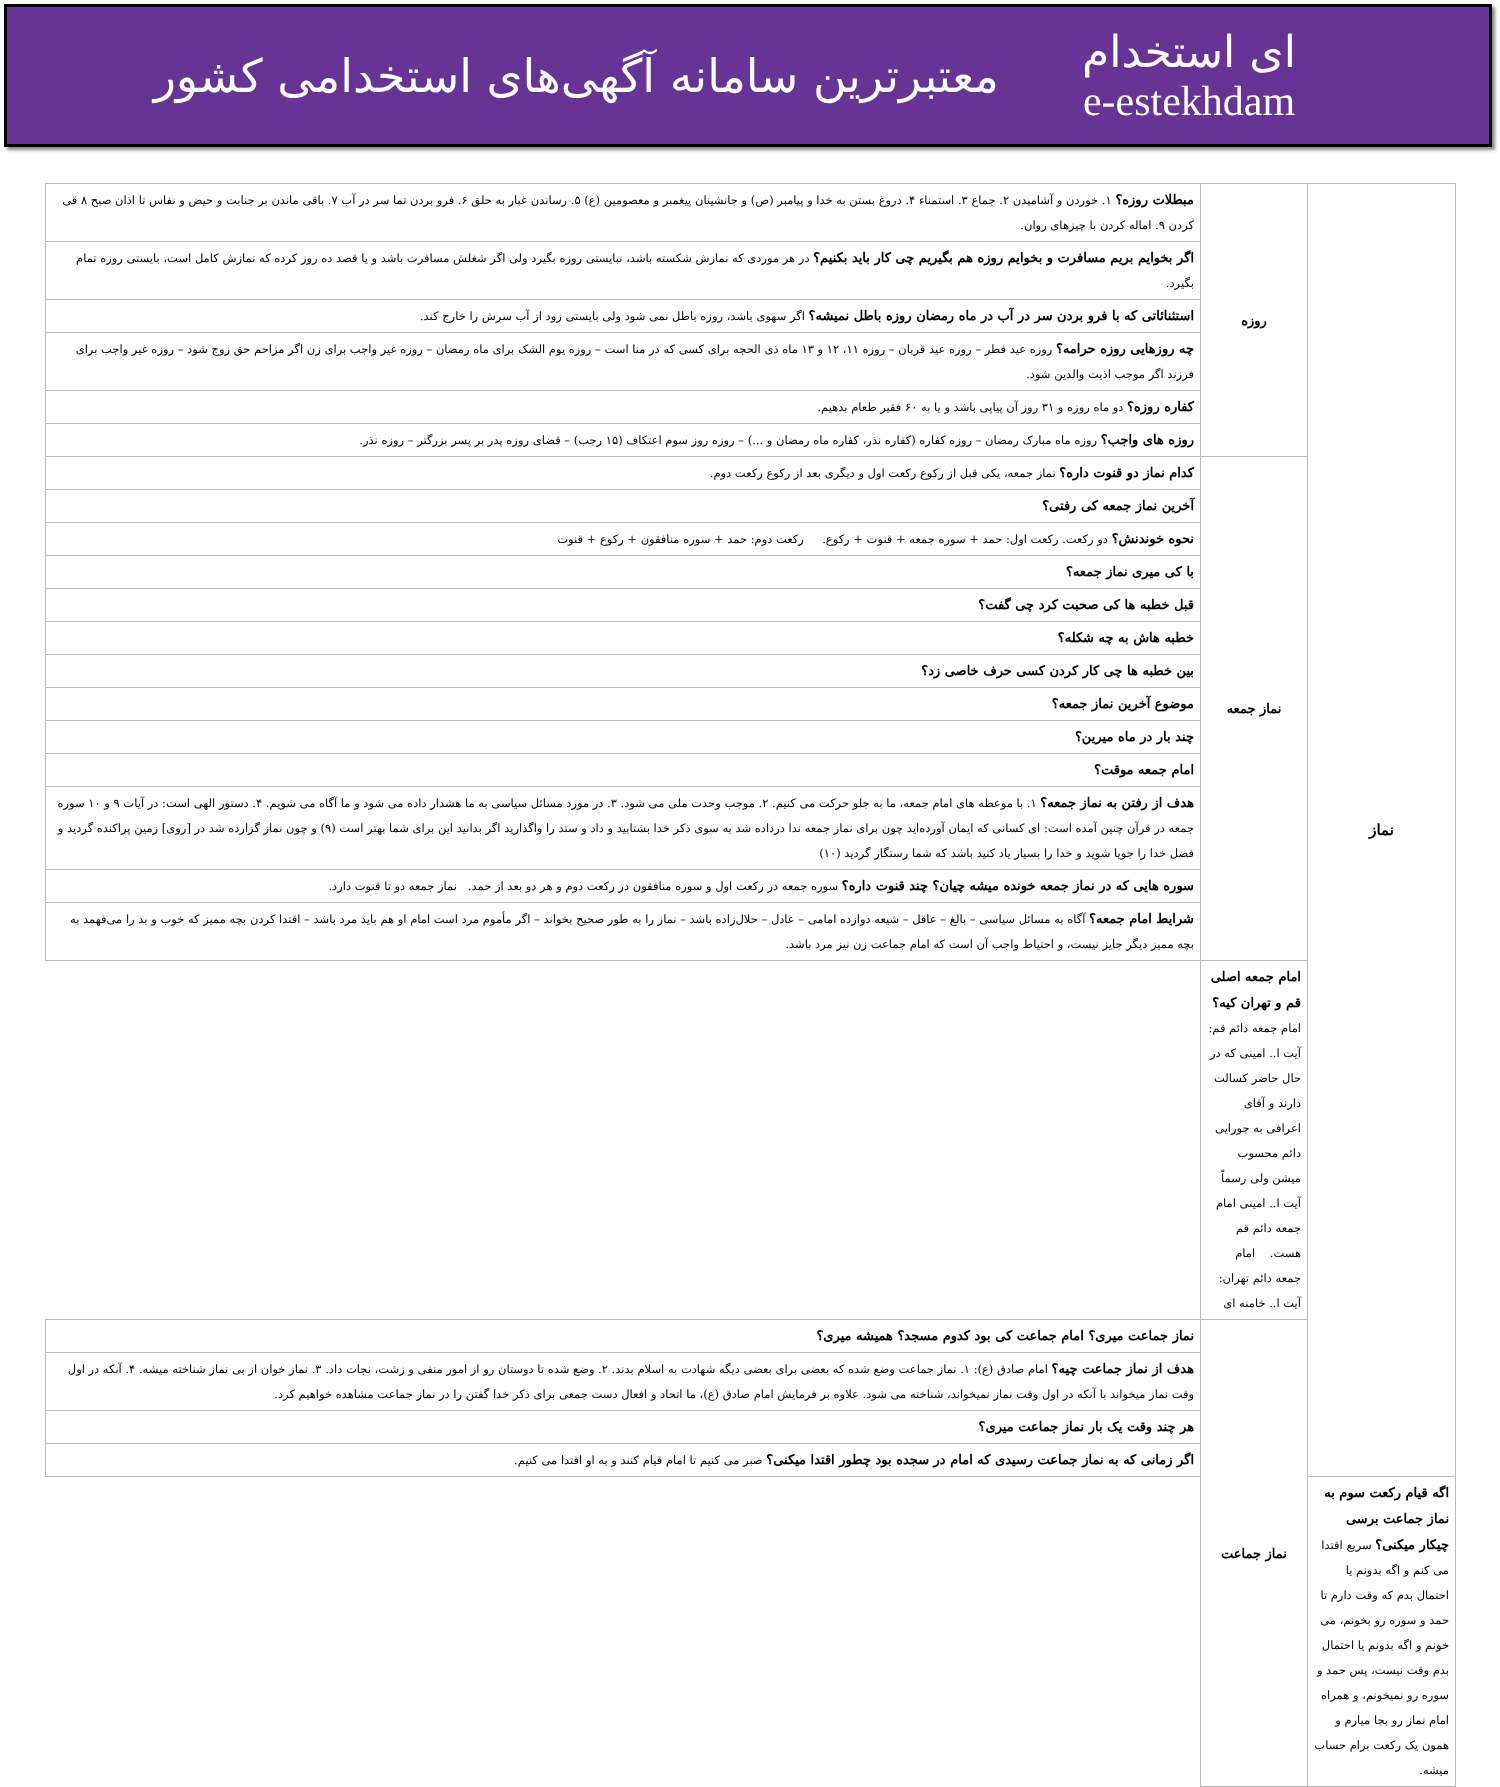ای استخدام
e-estekhdam
معتبرترین سامانه آگهی‌های استخدامی کشور
| نماز | روزه | مبطلات روزه؟ ۱. خوردن و آشامیدن ۲. جماع ۳. استمناء ۴. دروغ بستن به خدا و پیامبر (ص) و جانشینان پیغمبر و معصومین (ع) ۵. رساندن غبار به حلق ۶. فرو بردن تما سر در آب ۷. باقی ماندن بر جنابت و حیض و نفاس تا اذان صبح ۸ قی کردن ۹. اماله کردن با چیزهای روان. |
| | | اگر بخوایم بریم مسافرت و بخوایم روزه هم بگیریم چی کار باید بکنیم؟ در هر موردی که نمازش شکسته باشد، نبایستی روزه بگیرد ولی اگر شغلش مسافرت باشد و یا قصد ده روز کرده که نمازش کامل است، بایستی روزه تمام بگیرد. |
| | | استثنائاتی که با فرو بردن سر در آب در ماه رمضان روزه باطل نمیشه؟ اگر سهوی باشد، روزه باطل نمی شود ولی بایستی زود از آب سرش را خارج کند. |
| | | چه روزهایی روزه حرامه؟ روزه عید فطر – روزه عید قربان – روزه ۱۱، ۱۲ و ۱۳ ماه ذی الحجه برای کسی که در منا است – روزه یوم الشک برای ماه رمضان – روزه غیر واجب برای زن اگر مزاحم حق زوج شود – روزه غیر واجب برای فرزند اگر موجب اذیت والدین شود. |
| | | کفاره روزه؟ دو ماه روزه و ۳۱ روز آن پیاپی باشد و یا به ۶۰ فقیر طعام بدهیم. |
| | | روزه های واجب؟ روزه ماه مبارک رمضان – روزه کفاره (کفاره نذر، کفاره ماه رمضان و ...) – روزه روز سوم اعتکاف (۱۵ رجب) – قضای روزه پدر بر پسر بزرگتر – روزه نذر. |
| | نماز جمعه | کدام نماز دو قنوت داره؟ نماز جمعه، یکی قبل از رکوع رکعت اول و دیگری بعد از رکوع رکعت دوم. |
| | | آخرین نماز جمعه کی رفتی؟ |
| | | نحوه خوندنش؟ دو رکعت. رکعت اول: حمد + سوره جمعه + قنوت + رکوع. رکعت دوم: حمد + سوره منافقون + رکوع + قنوت |
| | | با کی میری نماز جمعه؟ |
| | | قبل خطبه ها کی صحبت کرد چی گفت؟ |
| | | خطبه هاش به چه شکله؟ |
| | | بین خطبه ها چی کار کردن کسی حرف خاصی زد؟ |
| | | موضوع آخرین نماز جمعه؟ |
| | | چند بار در ماه میرین؟ |
| | | امام جمعه موقت؟ |
| | | هدف از رفتن به نماز جمعه؟ ۱. با موعظه های امام جمعه، ما به جلو حرکت می کنیم. ۲. موجب وحدت ملی می شود. ۳. در مورد مسائل سیاسی به ما هشدار داده می شود و ما آگاه می شویم. ۴. دستور الهی است: در آیات ۹ و ۱۰ سوره جمعه در قرآن چنین آمده است: ای کسانی که ایمان آورده‌اید چون برای نماز جمعه ندا درداده شد به سوی ذکر خدا بشتابید و داد و ستد را واگذارید اگر بدانید این برای شما بهتر است (۹) و چون نماز گزارده شد در [روی] زمین پراکنده گردید و فضل خدا را جویا شوید و خدا را بسیار یاد کنید باشد که شما رستگار گردید (۱۰) |
| | | سوره هایی که در نماز جمعه خونده میشه چیان؟ چند قنوت داره؟ سوره جمعه در رکعت اول و سوره منافقون در رکعت دوم و هر دو بعد از حمد. نماز جمعه دو تا قنوت دارد. |
| | | شرایط امام جمعه؟ آگاه به مسائل سیاسی – بالغ – عاقل – شیعه دوازده امامی – عادل – حلال‌زاده باشد – نماز را به طور صحیح بخواند – اگر مأموم مرد است امام او هم باید مرد باشد – اقتدا کردن بچه ممیز که خوب و بد را می‌فهمد به بچه ممیز دیگر جایز نیست، و احتیاط واجب آن است که امام جماعت زن نیز مرد باشد. |
| | امام جمعه اصلی قم و تهران کیه؟ امام جمعه دائم قم: آیت ا.. امینی که در حال حاضر کسالت دارند و آقای اعرافی به جورایی دائم محسوب میشن ولی رسماً آیت ا.. امینی امام جمعه دائم قم هست. امام جمعه دائم تهران: آیت ا.. خامنه ای | |
| | نماز جماعت | نماز جماعت میری؟ امام جماعت کی بود کدوم مسجد؟ همیشه میری؟ |
| | | هدف از نماز جماعت چیه؟ امام صادق (ع): ۱. نماز جماعت وضع شده که بعضی برای بعضی دیگه شهادت به اسلام بدند. ۲. وضع شده تا دوستان رو از امور منفی و زشت، نجات داد. ۳. نماز خوان از بی نماز شناخته میشه. ۴. آنکه در اول وقت نماز میخواند با آنکه در اول وقت نماز نمیخواند، شناخته می شود. علاوه بر فرمایش امام صادق (ع)، ما اتحاد و افعال دست جمعی برای ذکر خدا گفتن را در نماز جماعت مشاهده خواهیم کرد. |
| | | هر چند وقت یک بار نماز جماعت میری؟ |
| | | اگر زمانی که به نماز جماعت رسیدی که امام در سجده بود چطور اقتدا میکنی؟ صبر می کنیم تا امام قیام کنند و به او اقتدا می کنیم. |
| اگه قیام رکعت سوم به نماز جماعت برسی چیکار میکنی؟ سریع اقتدا می کنم و اگه بدونم یا احتمال بدم که وقت دارم تا حمد و سوره رو بخونم، می خونم و اگه بدونم یا احتمال بدم وقت نیست، پس حمد و سوره رو نمیخونم، و همراه امام نماز رو بجا میارم و همون یک رکعت برام حساب میشه. | | |